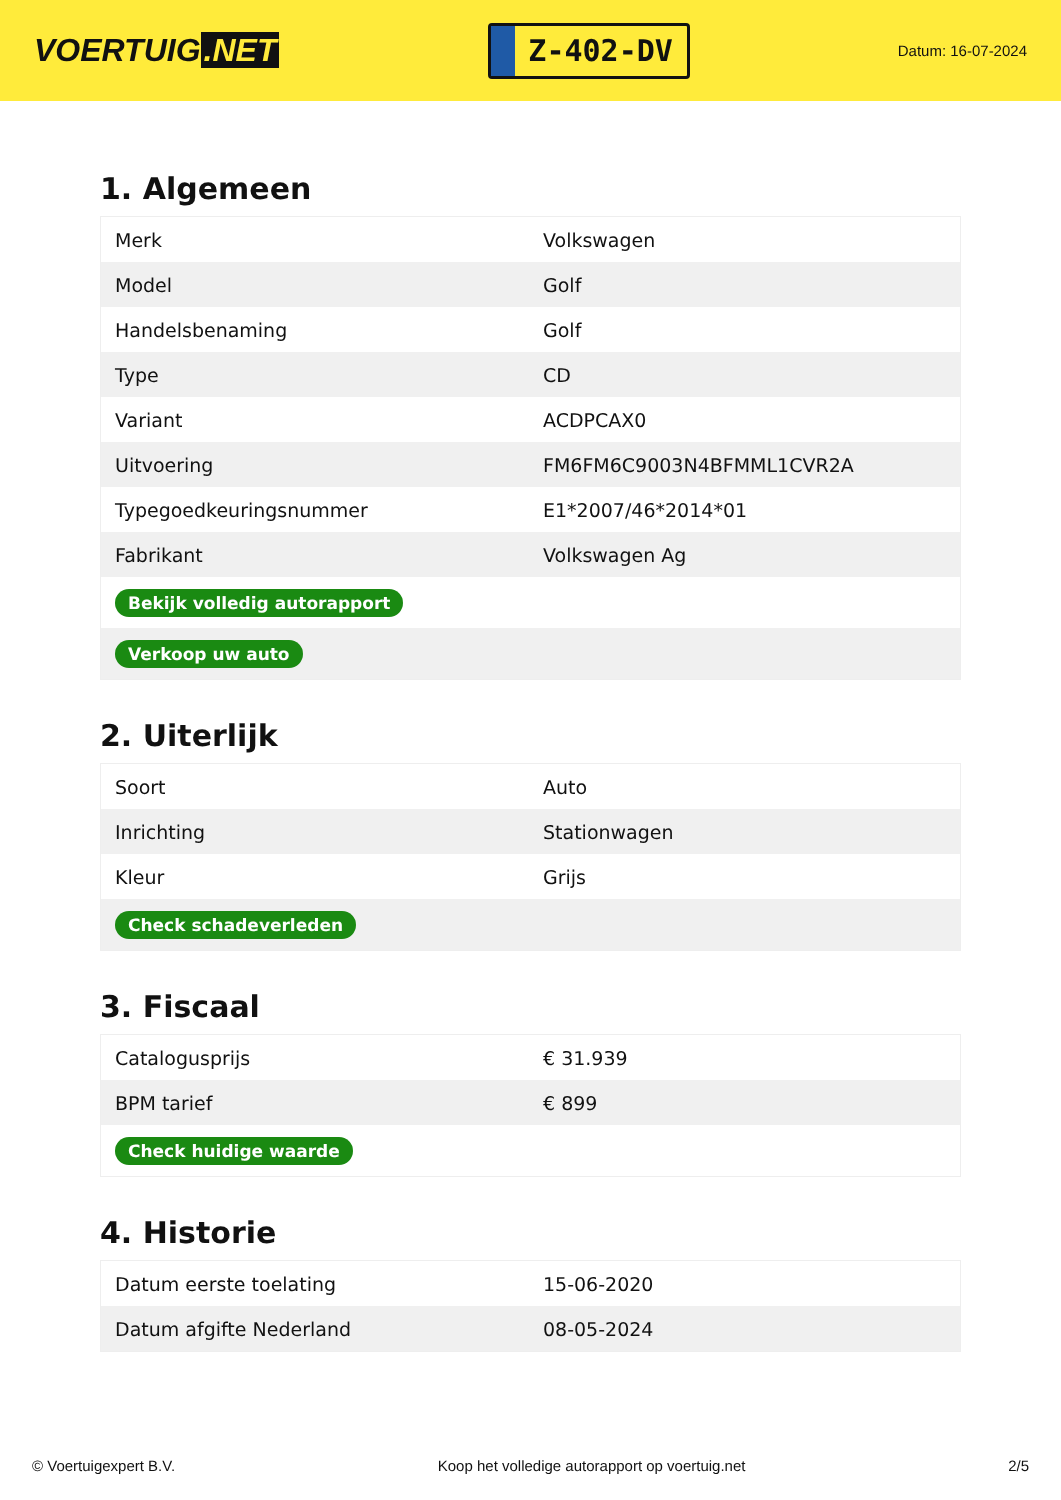VOERTUIG.NET
Z-402-DV
Datum: 16-07-2024
1. Algemeen
| Merk | Volkswagen |
| Model | Golf |
| Handelsbenaming | Golf |
| Type | CD |
| Variant | ACDPCAX0 |
| Uitvoering | FM6FM6C9003N4BFMML1CVR2A |
| Typegoedkeuringsnummer | E1*2007/46*2014*01 |
| Fabrikant | Volkswagen Ag |
| Bekijk volledig autorapport | |
| Verkoop uw auto | |
2. Uiterlijk
| Soort | Auto |
| Inrichting | Stationwagen |
| Kleur | Grijs |
| Check schadeverleden | |
3. Fiscaal
| Catalogusprijs | € 31.939 |
| BPM tarief | € 899 |
| Check huidige waarde | |
4. Historie
| Datum eerste toelating | 15-06-2020 |
| Datum afgifte Nederland | 08-05-2024 |
© Voertuigexpert B.V. Koop het volledige autorapport op voertuig.net 2/5